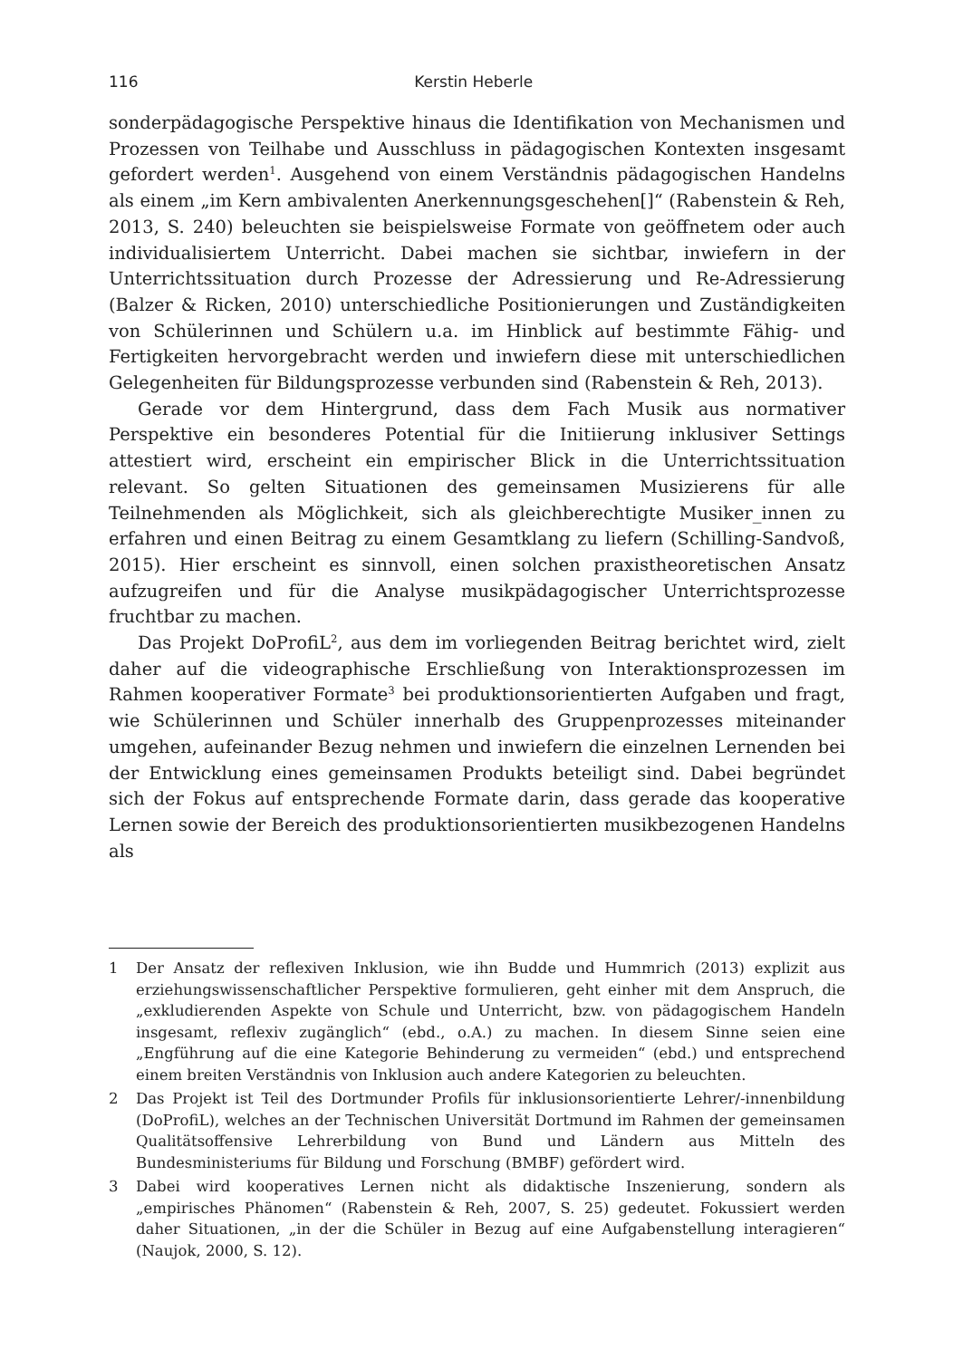116 Kerstin Heberle
sonderpädagogische Perspektive hinaus die Identifikation von Mechanismen und Prozessen von Teilhabe und Ausschluss in pädagogischen Kontexten insgesamt gefordert werden<sup>1</sup>. Ausgehend von einem Verständnis pädagogischen Handelns als einem „im Kern ambivalenten Anerkennungsgeschehen[]“ (Rabenstein & Reh, 2013, S. 240) beleuchten sie beispielsweise Formate von geöffnetem oder auch individualisiertem Unterricht. Dabei machen sie sichtbar, inwiefern in der Unterrichtssituation durch Prozesse der Adressierung und Re-Adressierung (Balzer & Ricken, 2010) unterschiedliche Positionierungen und Zuständigkeiten von Schülerinnen und Schülern u.a. im Hinblick auf bestimmte Fähig- und Fertigkeiten hervorgebracht werden und inwiefern diese mit unterschiedlichen Gelegenheiten für Bildungsprozesse verbunden sind (Rabenstein & Reh, 2013).
Gerade vor dem Hintergrund, dass dem Fach Musik aus normativer Perspektive ein besonderes Potential für die Initiierung inklusiver Settings attestiert wird, erscheint ein empirischer Blick in die Unterrichtssituation relevant. So gelten Situationen des gemeinsamen Musizierens für alle Teilnehmenden als Möglichkeit, sich als gleichberechtigte Musiker_innen zu erfahren und einen Beitrag zu einem Gesamtklang zu liefern (Schilling-Sandvoß, 2015). Hier erscheint es sinnvoll, einen solchen praxistheoretischen Ansatz aufzugreifen und für die Analyse musikpädagogischer Unterrichtsprozesse fruchtbar zu machen.
Das Projekt DoProfiL<sup>2</sup>, aus dem im vorliegenden Beitrag berichtet wird, zielt daher auf die videographische Erschließung von Interaktionsprozessen im Rahmen kooperativer Formate<sup>3</sup> bei produktionsorientierten Aufgaben und fragt, wie Schülerinnen und Schüler innerhalb des Gruppenprozesses miteinander umgehen, aufeinander Bezug nehmen und inwiefern die einzelnen Lernenden bei der Entwicklung eines gemeinsamen Produkts beteiligt sind. Dabei begründet sich der Fokus auf entsprechende Formate darin, dass gerade das kooperative Lernen sowie der Bereich des produktionsorientierten musikbezogenen Handelns als
1 Der Ansatz der reflexiven Inklusion, wie ihn Budde und Hummrich (2013) explizit aus erziehungswissenschaftlicher Perspektive formulieren, geht einher mit dem Anspruch, die „exkludierenden Aspekte von Schule und Unterricht, bzw. von pädagogischem Handeln insgesamt, reflexiv zugänglich“ (ebd., o.A.) zu machen. In diesem Sinne seien eine „Engführung auf die eine Kategorie Behinderung zu vermeiden“ (ebd.) und entsprechend einem breiten Verständnis von Inklusion auch andere Kategorien zu beleuchten.
2 Das Projekt ist Teil des Dortmunder Profils für inklusionsorientierte Lehrer/-innenbildung (DoProfiL), welches an der Technischen Universität Dortmund im Rahmen der gemeinsamen Qualitätsoffensive Lehrerbildung von Bund und Ländern aus Mitteln des Bundesministeriums für Bildung und Forschung (BMBF) gefördert wird.
3 Dabei wird kooperatives Lernen nicht als didaktische Inszenierung, sondern als „empirisches Phänomen“ (Rabenstein & Reh, 2007, S. 25) gedeutet. Fokussiert werden daher Situationen, „in der die Schüler in Bezug auf eine Aufgabenstellung interagieren“ (Naujok, 2000, S. 12).